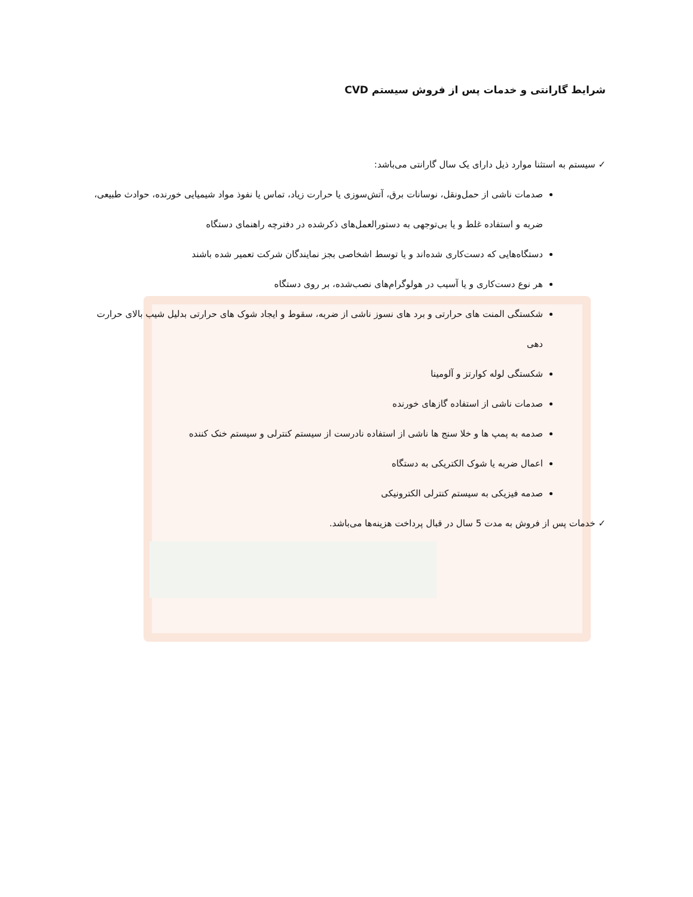شرایط گارانتی و خدمات پس از فروش سیستم CVD
✓ سیستم به استثنا موارد ذیل دارای یک سال گارانتی می‌باشد:
صدمات ناشی از حمل‌ونقل، نوسانات برق، آتش‌سوزی یا حرارت زیاد، تماس یا نفوذ مواد شیمیایی خورنده، حوادث طبیعی، ضربه و استفاده غلط و یا بی‌توجهی به دستورالعمل‌های ذکرشده در دفترچه راهنمای دستگاه
دستگاه‌هایی که دست‌کاری شده‌اند و یا توسط اشخاصی بجز نمایندگان شرکت تعمیر شده باشند
هر نوع دست‌کاری و یا آسیب در هولوگرام‌های نصب‌شده، بر روی دستگاه
شکستگی المنت های حرارتی و برد های نسوز ناشی از ضربه، سقوط و ایجاد شوک های حرارتی بدلیل شیب بالای حرارت دهی
شکستگی لوله کوارتز و آلومینا
صدمات ناشی از استفاده گازهای خورنده
صدمه به پمپ ها و خلا سنج ها ناشی از استفاده نادرست از سیستم کنترلی و سیستم خنک کننده
اعمال ضربه یا شوک الکتریکی به دستگاه
صدمه فیزیکی به سیستم کنترلی الکترونیکی
✓ خدمات پس از فروش به مدت 5 سال در قبال پرداخت هزینه‌ها می‌باشد.